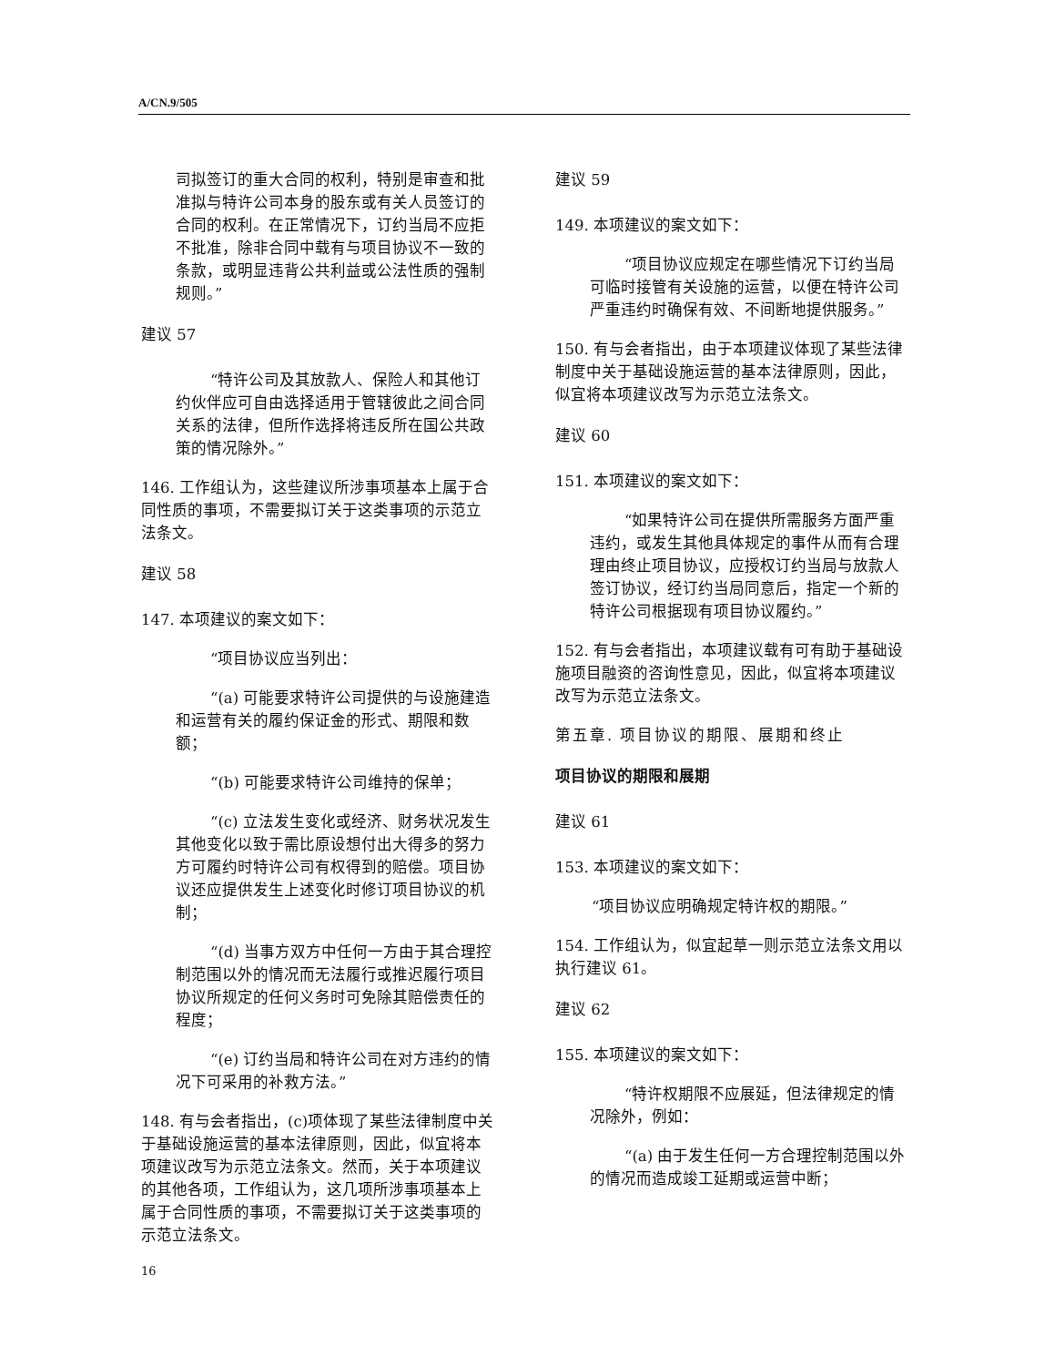A/CN.9/505
司拟签订的重大合同的权利，特别是审查和批准拟与特许公司本身的股东或有关人员签订的合同的权利。在正常情况下，订约当局不应拒不批准，除非合同中载有与项目协议不一致的条款，或明显违背公共利益或公法性质的强制规则。”
建议 57
“特许公司及其放款人、保险人和其他订约伙伴应可自由选择适用于管辖彼此之间合同关系的法律，但所作选择将违反所在国公共政策的情况除外。”
146. 工作组认为，这些建议所涉事项基本上属于合同性质的事项，不需要拟订关于这类事项的示范立法条文。
建议 58
147. 本项建议的案文如下：
“项目协议应当列出：
“(a) 可能要求特许公司提供的与设施建造和运营有关的履约保证金的形式、期限和数额；
“(b) 可能要求特许公司维持的保单；
“(c) 立法发生变化或经济、财务状况发生其他变化以致于需比原设想付出大得多的努力方可履约时特许公司有权得到的赔偿。项目协议还应提供发生上述变化时修订项目协议的机制；
“(d) 当事方双方中任何一方由于其合理控制范围以外的情况而无法履行或推迟履行项目协议所规定的任何义务时可免除其赔偿责任的程度；
“(e) 订约当局和特许公司在对方违约的情况下可采用的补救方法。”
148. 有与会者指出，(c)项体现了某些法律制度中关于基础设施运营的基本法律原则，因此，似宜将本项建议改写为示范立法条文。然而，关于本项建议的其他各项，工作组认为，这几项所涉事项基本上属于合同性质的事项，不需要拟订关于这类事项的示范立法条文。
建议 59
149. 本项建议的案文如下：
“项目协议应规定在哪些情况下订约当局可临时接管有关设施的运营，以便在特许公司严重违约时确保有效、不间断地提供服务。”
150. 有与会者指出，由于本项建议体现了某些法律制度中关于基础设施运营的基本法律原则，因此，似宜将本项建议改写为示范立法条文。
建议 60
151. 本项建议的案文如下：
“如果特许公司在提供所需服务方面严重违约，或发生其他具体规定的事件从而有合理理由终止项目协议，应授权订约当局与放款人签订协议，经订约当局同意后，指定一个新的特许公司根据现有项目协议履约。”
152. 有与会者指出，本项建议载有可有助于基础设施项目融资的咨询性意见，因此，似宜将本项建议改写为示范立法条文。
第五章. 项目协议的期限、展期和终止
项目协议的期限和展期
建议 61
153. 本项建议的案文如下：
“项目协议应明确规定特许权的期限。”
154. 工作组认为，似宜起草一则示范立法条文用以执行建议 61。
建议 62
155. 本项建议的案文如下：
“特许权期限不应展延，但法律规定的情况除外，例如：
“(a) 由于发生任何一方合理控制范围以外的情况而造成竣工延期或运营中断；
16